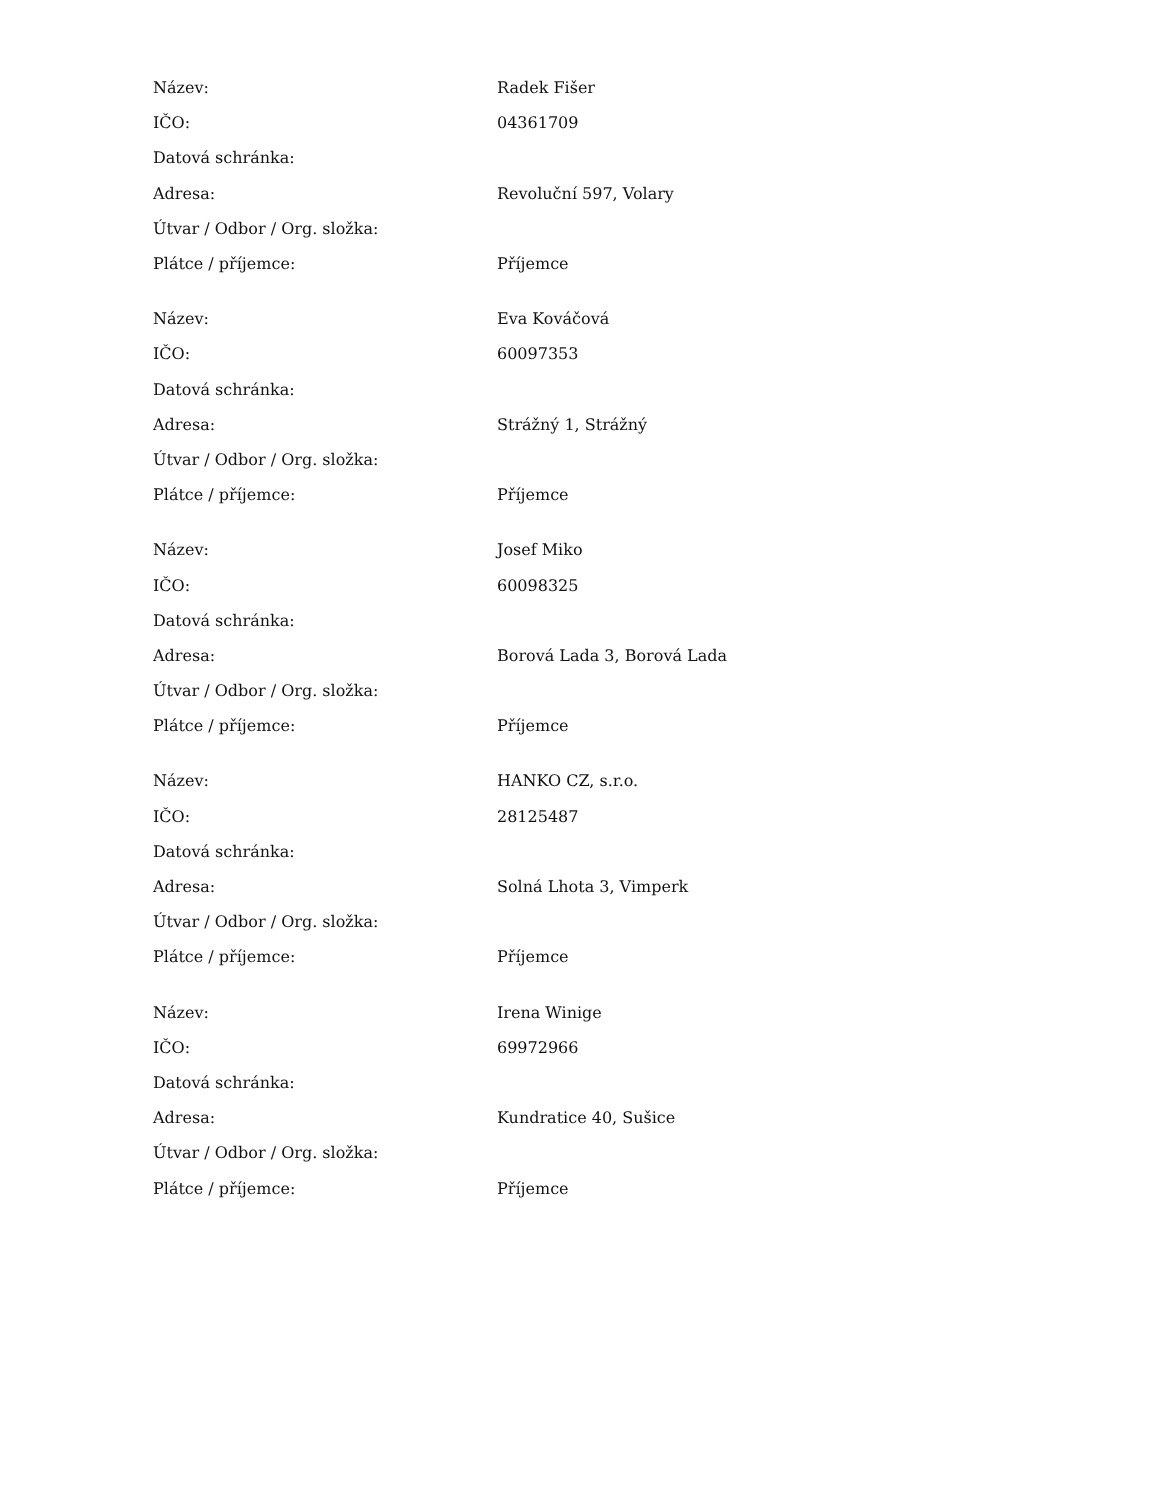| Název: | Radek Fišer |
| IČO: | 04361709 |
| Datová schránka: | |
| Adresa: | Revoluční 597, Volary |
| Útvar / Odbor / Org. složka: | |
| Plátce / příjemce: | Příjemce |
| Název: | Eva Kováčová |
| IČO: | 60097353 |
| Datová schránka: | |
| Adresa: | Strážný 1, Strážný |
| Útvar / Odbor / Org. složka: | |
| Plátce / příjemce: | Příjemce |
| Název: | Josef Miko |
| IČO: | 60098325 |
| Datová schránka: | |
| Adresa: | Borová Lada 3, Borová Lada |
| Útvar / Odbor / Org. složka: | |
| Plátce / příjemce: | Příjemce |
| Název: | HANKO CZ, s.r.o. |
| IČO: | 28125487 |
| Datová schránka: | |
| Adresa: | Solná Lhota 3, Vimperk |
| Útvar / Odbor / Org. složka: | |
| Plátce / příjemce: | Příjemce |
| Název: | Irena Winige |
| IČO: | 69972966 |
| Datová schránka: | |
| Adresa: | Kundratice 40, Sušice |
| Útvar / Odbor / Org. složka: | |
| Plátce / příjemce: | Příjemce |